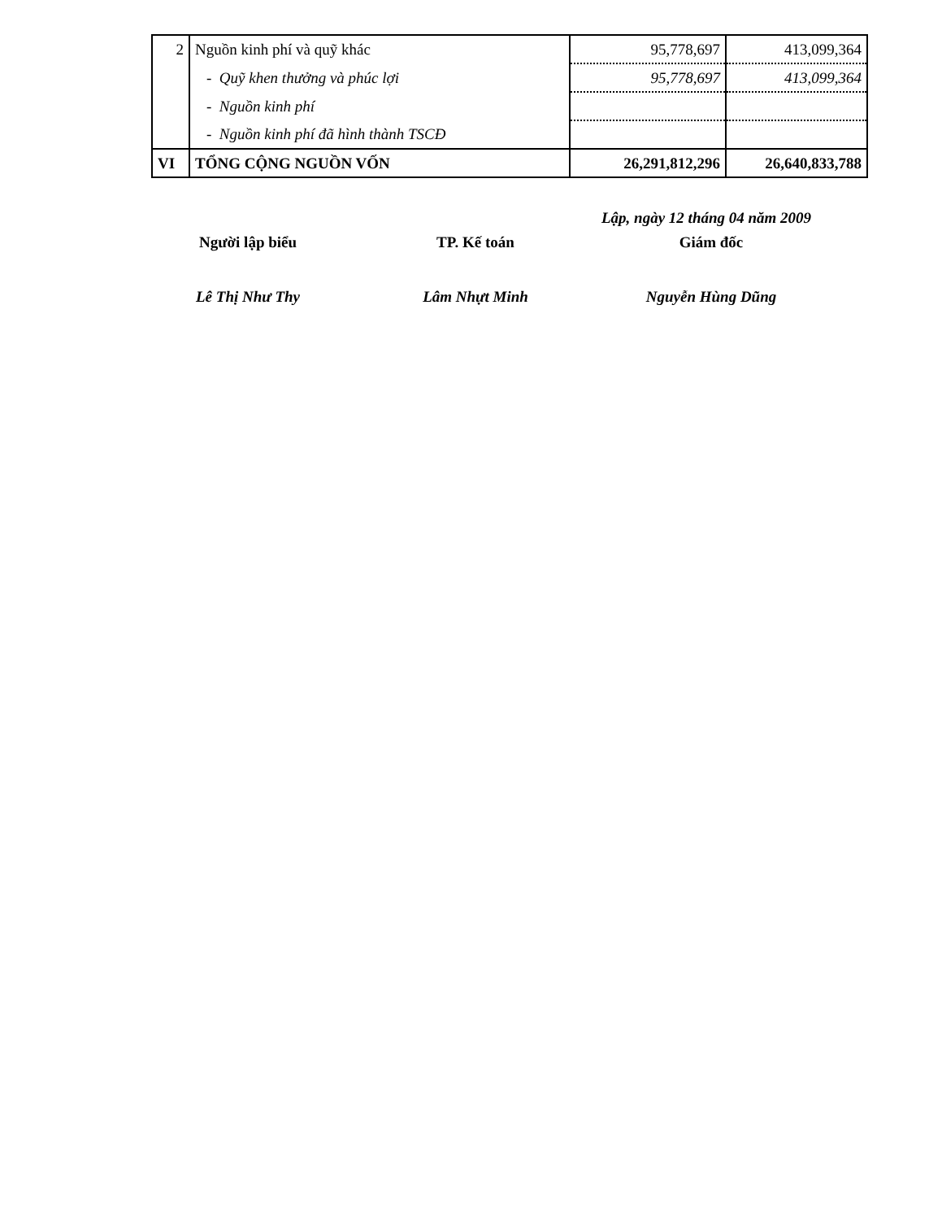| 2 | Nguồn kinh phí và quỹ khác | 95,778,697 | 413,099,364 |
| | - Quỹ khen thưởng và phúc lợi | 95,778,697 | 413,099,364 |
| | - Nguồn kinh phí | | |
| | - Nguồn kinh phí đã hình thành TSCĐ | | |
| VI | TỔNG CỘNG NGUỒN VỐN | 26,291,812,296 | 26,640,833,788 |
Lập, ngày 12 tháng 04 năm 2009
Người lập biểu TP. Kế toán Giám đốc
Lê Thị Như Thy Lâm Nhựt Minh Nguyễn Hùng Dũng